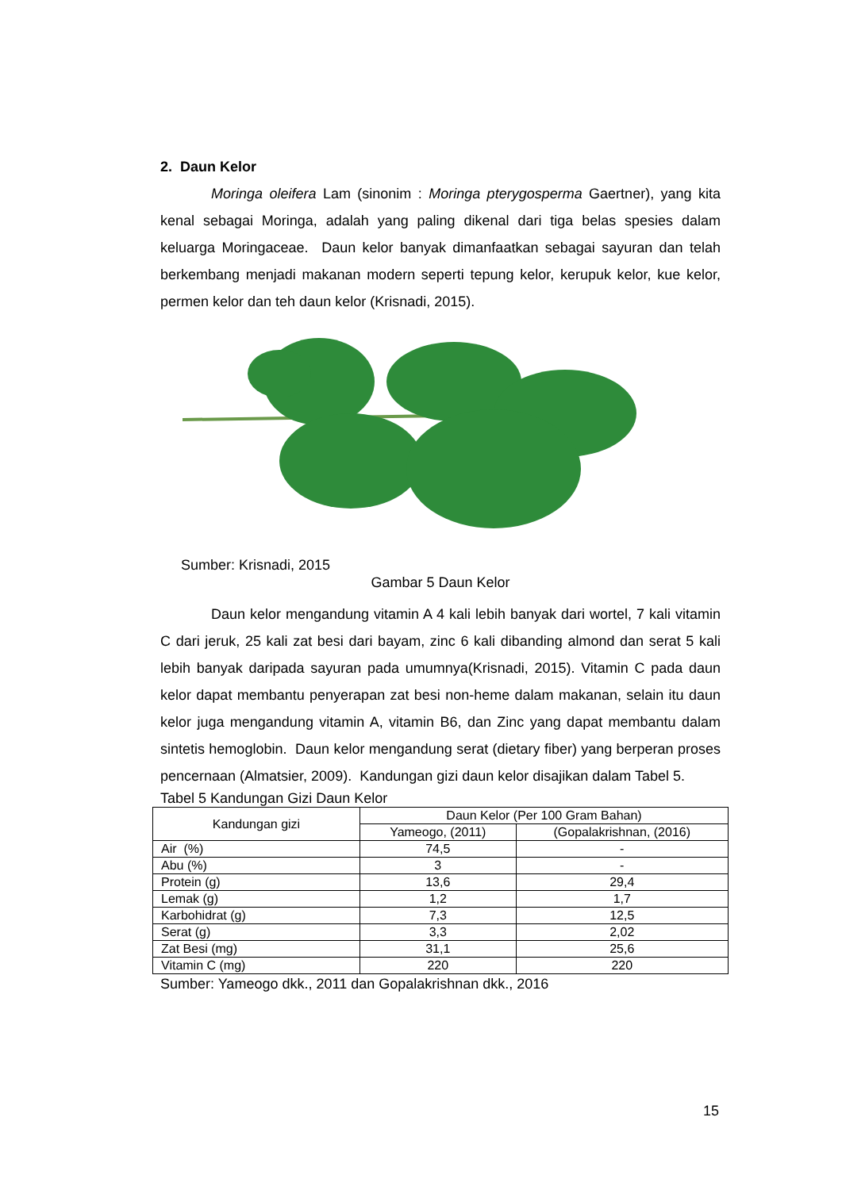2. Daun Kelor
Moringa oleifera Lam (sinonim : Moringa pterygosperma Gaertner), yang kita kenal sebagai Moringa, adalah yang paling dikenal dari tiga belas spesies dalam keluarga Moringaceae. Daun kelor banyak dimanfaatkan sebagai sayuran dan telah berkembang menjadi makanan modern seperti tepung kelor, kerupuk kelor, kue kelor, permen kelor dan teh daun kelor (Krisnadi, 2015).
Sumber: Krisnadi, 2015
Gambar 5 Daun Kelor
Daun kelor mengandung vitamin A 4 kali lebih banyak dari wortel, 7 kali vitamin C dari jeruk, 25 kali zat besi dari bayam, zinc 6 kali dibanding almond dan serat 5 kali lebih banyak daripada sayuran pada umumnya(Krisnadi, 2015). Vitamin C pada daun kelor dapat membantu penyerapan zat besi non-heme dalam makanan, selain itu daun kelor juga mengandung vitamin A, vitamin B6, dan Zinc yang dapat membantu dalam sintetis hemoglobin. Daun kelor mengandung serat (dietary fiber) yang berperan proses pencernaan (Almatsier, 2009). Kandungan gizi daun kelor disajikan dalam Tabel 5.
Tabel 5 Kandungan Gizi Daun Kelor
| Kandungan gizi | Daun Kelor (Per 100 Gram Bahan) | |
| --- | --- | --- |
| | Yameogo, (2011) | (Gopalakrishnan, (2016) |
| Air (%) | 74,5 | - |
| Abu (%) | 3 | - |
| Protein (g) | 13,6 | 29,4 |
| Lemak (g) | 1,2 | 1,7 |
| Karbohidrat (g) | 7,3 | 12,5 |
| Serat (g) | 3,3 | 2,02 |
| Zat Besi (mg) | 31,1 | 25,6 |
| Vitamin C (mg) | 220 | 220 |
Sumber: Yameogo dkk., 2011 dan Gopalakrishnan dkk., 2016
15